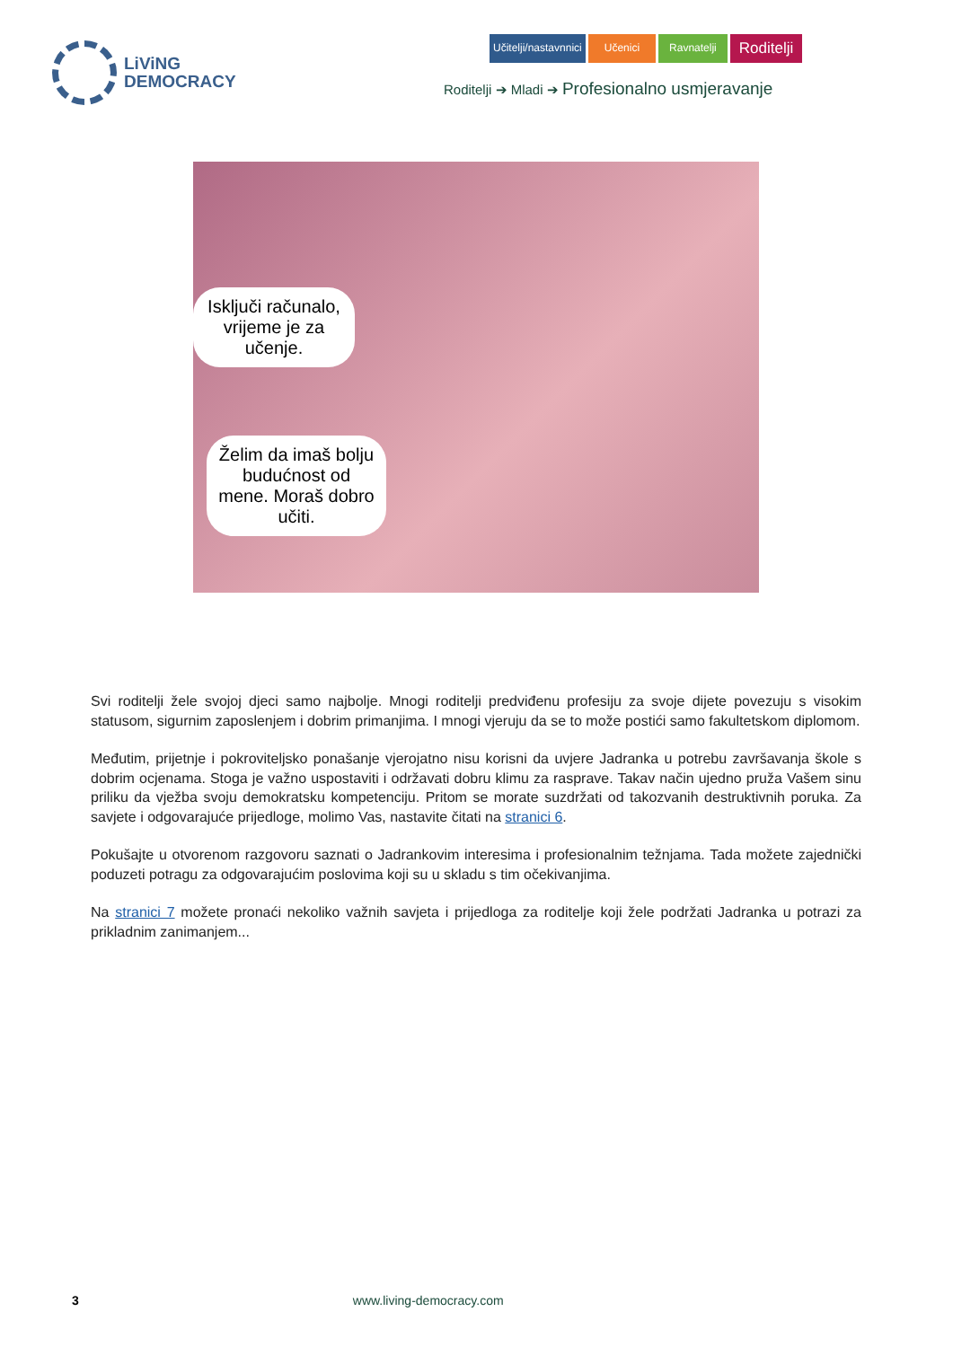LiViNG
DEMOCRACY
Učitelji/nastavnnici Učenici Ravnatelji
Roditelji
Roditelji ➔ Mladi ➔ Profesionalno usmjeravanje
Isključi računalo, vrijeme je za učenje.
Želim da imaš bolju budućnost od mene. Moraš dobro učiti.
Svi roditelji žele svojoj djeci samo najbolje. Mnogi roditelji predviđenu profesiju za svoje dijete povezuju s visokim statusom, sigurnim zaposlenjem i dobrim primanjima. I mnogi vjeruju da se to može postići samo fakultetskom diplomom.
Međutim, prijetnje i pokroviteljsko ponašanje vjerojatno nisu korisni da uvjere Jadranka u potrebu završavanja škole s dobrim ocjenama. Stoga je važno uspostaviti i održavati dobru klimu za rasprave. Takav način ujedno pruža Vašem sinu priliku da vježba svoju demokratsku kompetenciju. Pritom se morate suzdržati od takozvanih destruktivnih poruka. Za savjete i odgovarajuće prijedloge, molimo Vas, nastavite čitati na stranici 6.
Pokušajte u otvorenom razgovoru saznati o Jadrankovim interesima i profesionalnim težnjama. Tada možete zajednički poduzeti potragu za odgovarajućim poslovima koji su u skladu s tim očekivanjima.
Na stranici 7 možete pronaći nekoliko važnih savjeta i prijedloga za roditelje koji žele podržati Jadranka u potrazi za prikladnim zanimanjem...
3 www.living-democracy.com